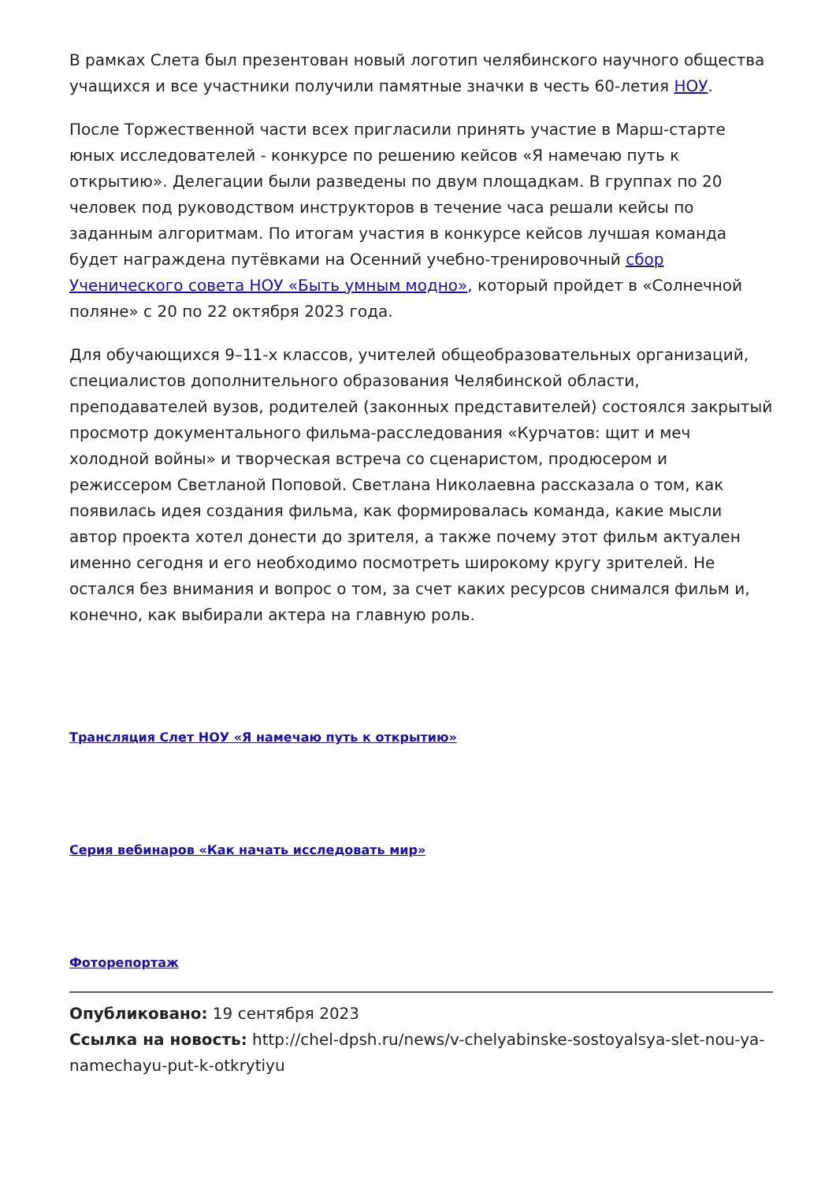В рамках Слета был презентован новый логотип челябинского научного общества учащихся и все участники получили памятные значки в честь 60-летия НОУ.
После Торжественной части всех пригласили принять участие в Марш-старте юных исследователей - конкурсе по решению кейсов «Я намечаю путь к открытию». Делегации были разведены по двум площадкам. В группах по 20 человек под руководством инструкторов в течение часа решали кейсы по заданным алгоритмам. По итогам участия в конкурсе кейсов лучшая команда будет награждена путёвками на Осенний учебно-тренировочный сбор Ученического совета НОУ «Быть умным модно», который пройдет в «Солнечной поляне» с 20 по 22 октября 2023 года.
Для обучающихся 9–11-х классов, учителей общеобразовательных организаций, специалистов дополнительного образования Челябинской области, преподавателей вузов, родителей (законных представителей) состоялся закрытый просмотр документального фильма-расследования «Курчатов: щит и меч холодной войны» и творческая встреча со сценаристом, продюсером и режиссером Светланой Поповой. Светлана Николаевна рассказала о том, как появилась идея создания фильма, как формировалась команда, какие мысли автор проекта хотел донести до зрителя, а также почему этот фильм актуален именно сегодня и его необходимо посмотреть широкому кругу зрителей. Не остался без внимания и вопрос о том, за счет каких ресурсов снимался фильм и, конечно, как выбирали актера на главную роль.
Трансляция Слет НОУ «Я намечаю путь к открытию»
Серия вебинаров «Как начать исследовать мир»
Фоторепортаж
Опубликовано: 19 сентября 2023
Ссылка на новость: http://chel-dpsh.ru/news/v-chelyabinske-sostoyalsya-slet-nou-ya-namechayu-put-k-otkrytiyu